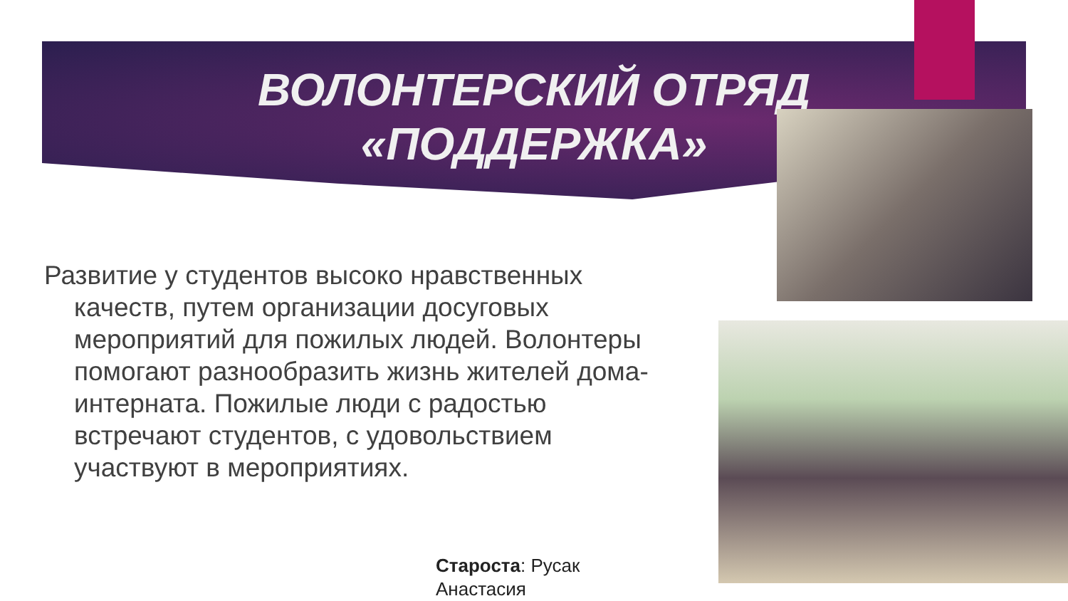ВОЛОНТЕРСКИЙ ОТРЯД
«ПОДДЕРЖКА»
Развитие у студентов высоко нравственных качеств, путем организации досуговых мероприятий для пожилых людей. Волонтеры помогают разнообразить жизнь жителей дома-интерната. Пожилые люди с радостью встречают студентов, с удовольствием участвуют в мероприятиях.
Староста: Русак
Анастасия